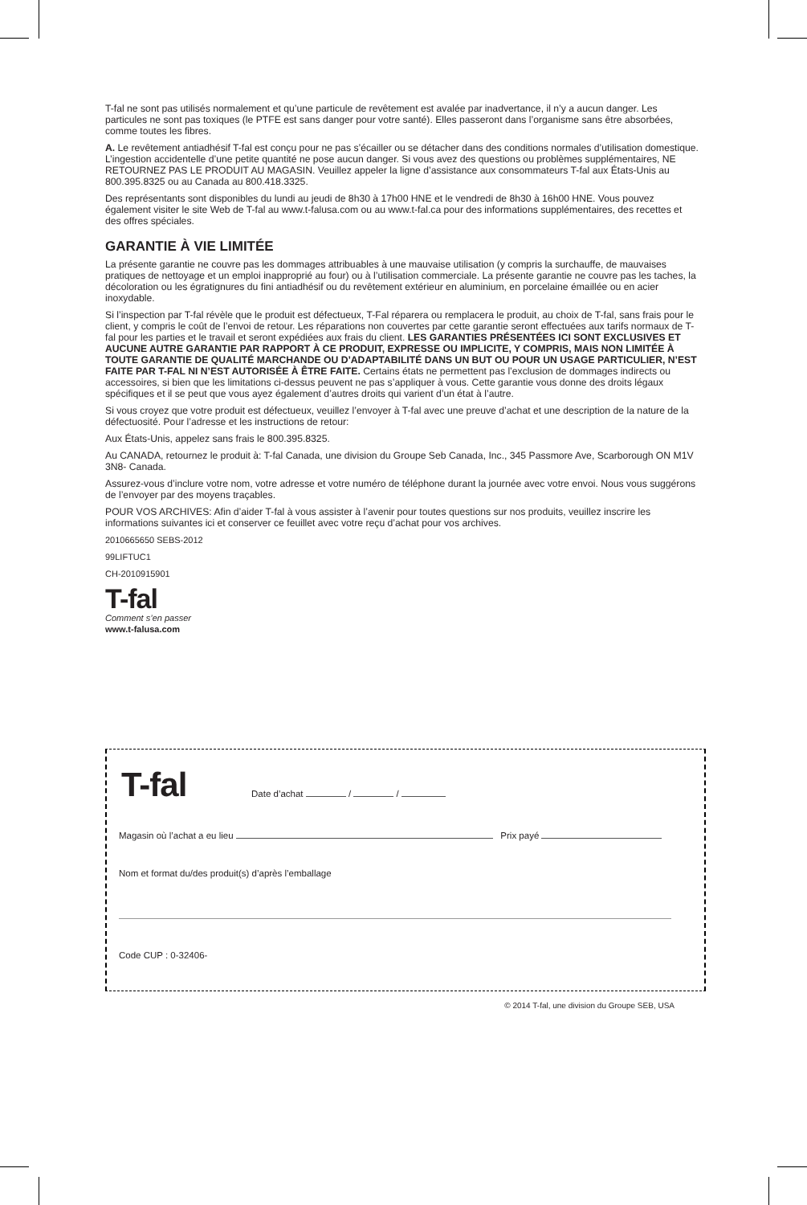T-fal ne sont pas utilisés normalement et qu’une particule de revêtement est avalée par inadvertance, il n’y a aucun danger. Les particules ne sont pas toxiques (le PTFE est sans danger pour votre santé). Elles passeront dans l’organisme sans être absorbées, comme toutes les fibres.
A. Le revêtement antiadhésif T-fal est conçu pour ne pas s’écailler ou se détacher dans des conditions normales d’utilisation domestique. L’ingestion accidentelle d’une petite quantité ne pose aucun danger. Si vous avez des questions ou problèmes supplémentaires, NE RETOURNEZ PAS LE PRODUIT AU MAGASIN. Veuillez appeler la ligne d’assistance aux consommateurs T-fal aux États-Unis au 800.395.8325 ou au Canada au 800.418.3325.
Des représentants sont disponibles du lundi au jeudi de 8h30 à 17h00 HNE et le vendredi de 8h30 à 16h00 HNE. Vous pouvez également visiter le site Web de T-fal au www.t-falusa.com ou au www.t-fal.ca pour des informations supplémentaires, des recettes et des offres spéciales.
GARANTIE À VIE LIMITÉE
La présente garantie ne couvre pas les dommages attribuables à une mauvaise utilisation (y compris la surchauffe, de mauvaises pratiques de nettoyage et un emploi inapproprié au four) ou à l’utilisation commerciale. La présente garantie ne couvre pas les taches, la décoloration ou les égratignures du fini antiadhésif ou du revêtement extérieur en aluminium, en porcelaine émaillée ou en acier inoxydable.
Si l’inspection par T-fal révèle que le produit est défectueux, T-Fal réparera ou remplacera le produit, au choix de T-fal, sans frais pour le client, y compris le coût de l’envoi de retour. Les réparations non couvertes par cette garantie seront effectuées aux tarifs normaux de T-fal pour les parties et le travail et seront expédiées aux frais du client. LES GARANTIES PRÉSENTÉES ICI SONT EXCLUSIVES ET AUCUNE AUTRE GARANTIE PAR RAPPORT À CE PRODUIT, EXPRESSE OU IMPLICITE, Y COMPRIS, MAIS NON LIMITÉE À TOUTE GARANTIE DE QUALITÉ MARCHANDE OU D’ADAPTABILITÉ DANS UN BUT OU POUR UN USAGE PARTICULIER, N’EST FAITE PAR T-FAL NI N’EST AUTORISÉE À ÊTRE FAITE. Certains états ne permettent pas l’exclusion de dommages indirects ou accessoires, si bien que les limitations ci-dessus peuvent ne pas s’appliquer à vous. Cette garantie vous donne des droits légaux spécifiques et il se peut que vous ayez également d’autres droits qui varient d’un état à l’autre.
Si vous croyez que votre produit est défectueux, veuillez l’envoyer à T-fal avec une preuve d’achat et une description de la nature de la défectuosité. Pour l’adresse et les instructions de retour:
Aux États-Unis, appelez sans frais le 800.395.8325.
Au CANADA, retournez le produit à: T-fal Canada, une division du Groupe Seb Canada, Inc., 345 Passmore Ave, Scarborough ON M1V 3N8- Canada.
Assurez-vous d’inclure votre nom, votre adresse et votre numéro de téléphone durant la journée avec votre envoi. Nous vous suggérons de l’envoyer par des moyens traçables.
POUR VOS ARCHIVES: Afin d’aider T-fal à vous assister à l’avenir pour toutes questions sur nos produits, veuillez inscrire les informations suivantes ici et conserver ce feuillet avec votre reçu d’achat pour vos archives.
2010665650 SEBS-2012
99LIFTUC1
CH-2010915901
T-fal
Comment s’en passer
www.t-falusa.com
T-fal Date d’achat / /
Magasin où l’achat a eu lieu Prix payé
Nom et format du/des produit(s) d’après l’emballage
Code CUP : 0-32406-
© 2014 T-fal, une division du Groupe SEB, USA